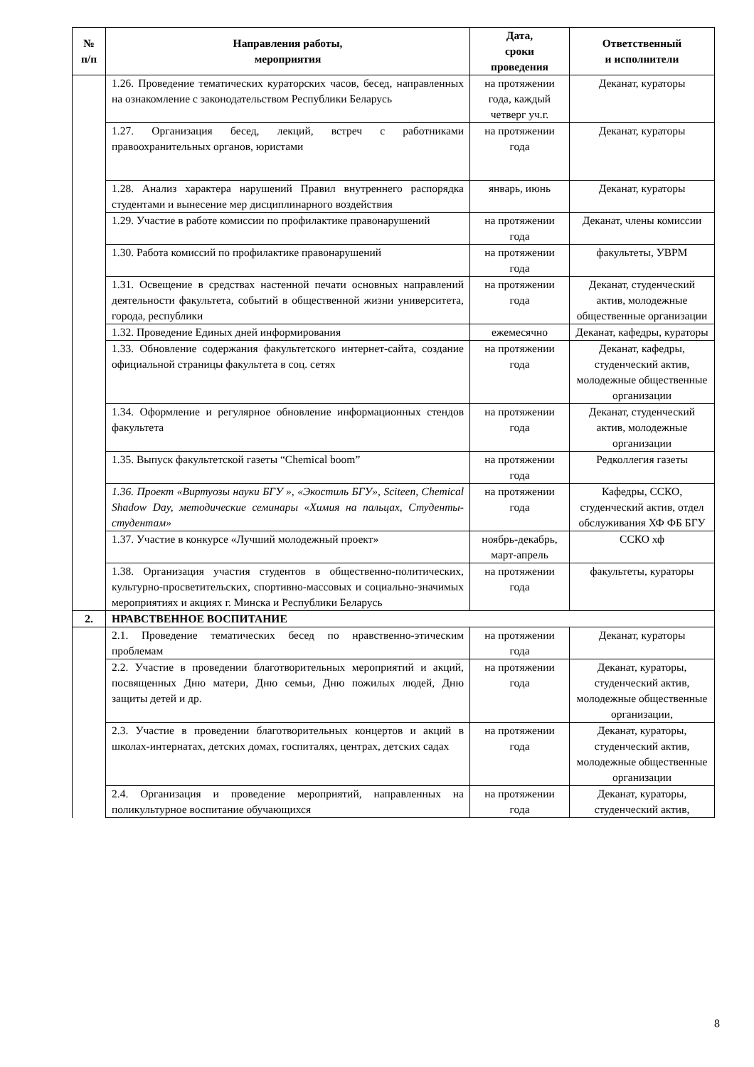| № п/п | Направления работы, мероприятия | Дата, сроки проведения | Ответственный и исполнители |
| --- | --- | --- | --- |
| | 1.26. Проведение тематических кураторских часов, бесед, направленных на ознакомление с законодательством Республики Беларусь | на протяжении года, каждый четверг уч.г. | Деканат, кураторы |
| | 1.27. Организация бесед, лекций, встреч с работниками правоохранительных органов, юристами | на протяжении года | Деканат, кураторы |
| | 1.28. Анализ характера нарушений Правил внутреннего распорядка студентами и вынесение мер дисциплинарного воздействия | январь, июнь | Деканат, кураторы |
| | 1.29. Участие в работе комиссии по профилактике правонарушений | на протяжении года | Деканат, члены комиссии |
| | 1.30. Работа комиссий по профилактике правонарушений | на протяжении года | факультеты, УВРМ |
| | 1.31. Освещение в средствах настенной печати основных направлений деятельности факультета, событий в общественной жизни университета, города, республики | на протяжении года | Деканат, студенческий актив, молодежные общественные организации |
| | 1.32. Проведение Единых дней информирования | ежемесячно | Деканат, кафедры, кураторы |
| | 1.33. Обновление содержания факультетского интернет-сайта, создание официальной страницы факультета в соц. сетях | на протяжении года | Деканат, кафедры, студенческий актив, молодежные общественные организации |
| | 1.34. Оформление и регулярное обновление информационных стендов факультета | на протяжении года | Деканат, студенческий актив, молодежные организации |
| | 1.35. Выпуск факультетской газеты “Chemical boom” | на протяжении года | Редколлегия газеты |
| | 1.36. Проект «Виртуозы науки БГУ », «Экостиль БГУ», Sciteen, Chemical Shadow Day, методические семинары «Химия на пальцах, Студенты-студентам» | на протяжении года | Кафедры, ССКО, студенческий актив, отдел обслуживания ХФ ФБ БГУ |
| | 1.37. Участие в конкурсе «Лучший молодежный проект» | ноябрь-декабрь, март-апрель | ССКО хф |
| | 1.38. Организация участия студентов в общественно-политических, культурно-просветительских, спортивно-массовых и социально-значимых мероприятиях и акциях г. Минска и Республики Беларусь | на протяжении года | факультеты, кураторы |
| 2. | НРАВСТВЕННОЕ ВОСПИТАНИЕ | | |
| | 2.1. Проведение тематических бесед по нравственно-этическим проблемам | на протяжении года | Деканат, кураторы |
| | 2.2. Участие в проведении благотворительных мероприятий и акций, посвященных Дню матери, Дню семьи, Дню пожилых людей, Дню защиты детей и др. | на протяжении года | Деканат, кураторы, студенческий актив, молодежные общественные организации, |
| | 2.3. Участие в проведении благотворительных концертов и акций в школах-интернатах, детских домах, госпиталях, центрах, детских садах | на протяжении года | Деканат, кураторы, студенческий актив, молодежные общественные организации |
| | 2.4. Организация и проведение мероприятий, направленных на поликультурное воспитание обучающихся | на протяжении года | Деканат, кураторы, студенческий актив, |
8